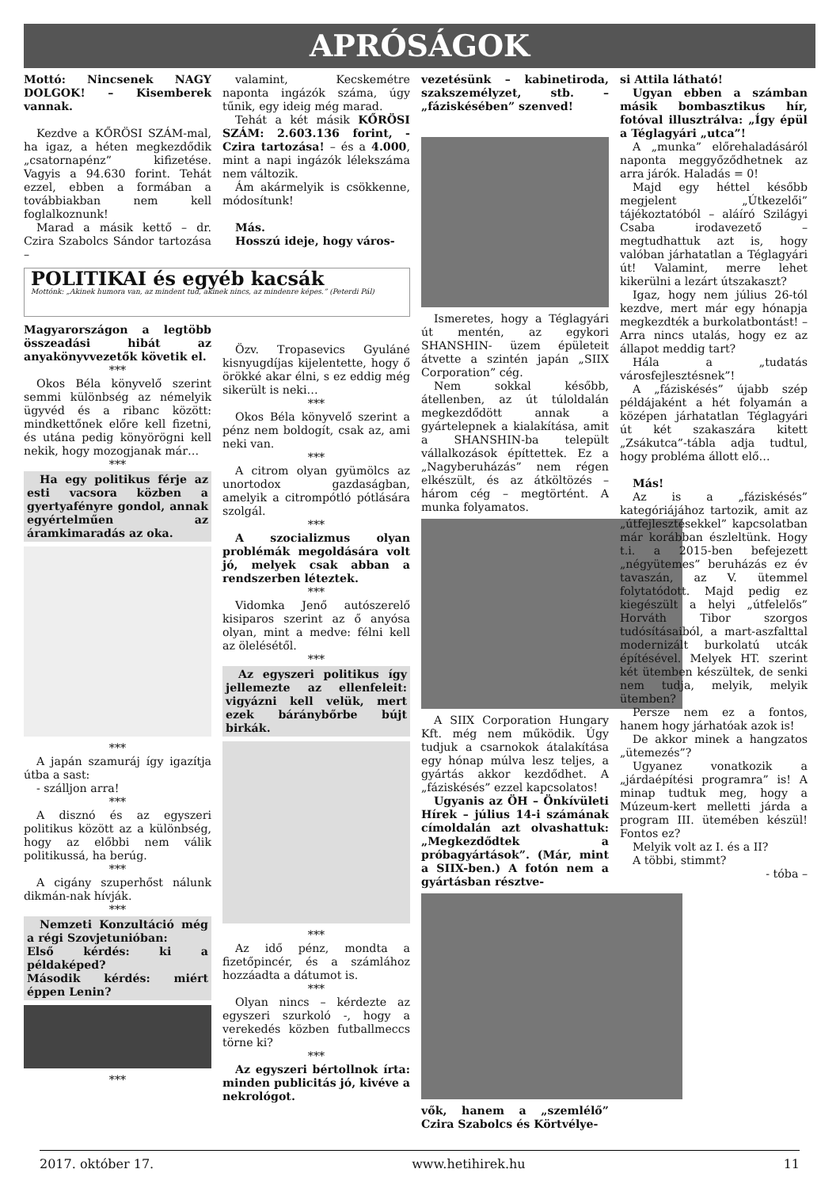APRÓSÁGOK
Mottó: Nincsenek NAGY DOLGOK! – Kisemberek vannak.
Kezdve a KŐRÖSI SZÁM-mal, ha igaz, a héten megkezdődik „csatornapénz” kifizetése. Vagyis a 94.630 forint. Tehát ezzel, ebben a formában a továbbiakban nem kell foglalkoznunk!
Marad a másik kettő – dr. Czira Szabolcs Sándor tartozása –
POLITIKAI és egyéb kacsák
Mottónk: „Akinek humora van, az mindent tud, akinek nincs, az mindenre képes.” (Peterdi Pál)
Magyarországon a legtöbb összeadási hibát az anyakönyvvezetők követik el.
***
Okos Béla könyvelő szerint semmi különbség az némelyik ügyvéd és a ribanc között: mindkettőnek előre kell fizetni, és utána pedig könyörögni kell nekik, hogy mozogjanak már…
***
Ha egy politikus férje az esti vacsora közben a gyertyafényre gondol, annak egyértelműen az áramkimaradás az oka.
***
A japán szamuráj így igazítja útba a sast:
- szálljon arra!
***
A disznó és az egyszeri politikus között az a különbség, hogy az előbbi nem válik politikussá, ha berúg.
***
A cigány szuperhőst nálunk dikmán-nak hívják.
***
Nemzeti Konzultáció még a régi Szovjetunióban:
Első kérdés: ki a példaképed?
Második kérdés: miért éppen Lenin?
***
valamint, Kecskemétre naponta ingázók száma, úgy tűnik, egy ideig még marad.
Tehát a két másik KŐRÖSI SZÁM: 2.603.136 forint, - Czira tartozása! – és a 4.000, mint a napi ingázók lélekszáma nem változik.
Ám akármelyik is csökkenne, módosítunk!
Más.
Hosszú ideje, hogy város-
Özv. Tropasevics Gyuláné kisnyugdíjas kijelentette, hogy ő örökké akar élni, s ez eddig még sikerült is neki…
***
Okos Béla könyvelő szerint a pénz nem boldogít, csak az, ami neki van.
***
A citrom olyan gyümölcs az unortodox gazdaságban, amelyik a citrompótló pótlására szolgál.
***
A szocializmus olyan problémák megoldására volt jó, melyek csak abban a rendszerben léteztek.
***
Vidomka Jenő autószerelő kisiparos szerint az ő anyósa olyan, mint a medve: félni kell az ölelésétől.
***
Az egyszeri politikus így jellemezte az ellenfeleit: vigyázni kell velük, mert ezek báránybőrbe bújt birkák.
***
Az idő pénz, mondta a fizetőpincér, és a számlához hozzáadta a dátumot is.
***
Olyan nincs – kérdezte az egyszeri szurkoló -, hogy a verekedés közben futballmeccs törne ki?
***
Az egyszeri bértollnok írta: minden publicitás jó, kivéve a nekrológot.
vezetésünk – kabinetiroda, szakszemélyzet, stb. – „fáziskésében” szenved!
Ismeretes, hogy a Téglagyári út mentén, az egykori SHANSHIN- üzem épületeit átvette a szintén japán „SIIX Corporation” cég.
Nem sokkal később, átellenben, az út túloldalán megkezdődött annak a gyártelepnek a kialakítása, amit a SHANSHIN-ba települt vállalkozások építtettek. Ez a „Nagyberuházás” nem régen elkészült, és az átköltözés – három cég – megtörtént. A munka folyamatos.
A SIIX Corporation Hungary Kft. még nem működik. Úgy tudjuk a csarnokok átalakítása egy hónap múlva lesz teljes, a gyártás akkor kezdődhet. A „fáziskésés” ezzel kapcsolatos!
Ugyanis az ÖH – Önkívületi Hírek – július 14-i számának címoldalán azt olvashattuk: „Megkezdődtek a próbagyártások”. (Már, mint a SIIX-ben.) A fotón nem a gyártásban résztve-
vők, hanem a „szemlélő” Czira Szabolcs és Körtvélye-
si Attila látható!
Ugyan ebben a számban másik bombasztikus hír, fotóval illusztrálva: „Így épül a Téglagyári „utca”!
A „munka” előrehaladásáról naponta meggyőződhetnek az arra járók. Haladás = 0!
Majd egy héttel később megjelent „Útkezelői” tájékoztatóból – aláíró Szilágyi Csaba irodavezető – megtudhattuk azt is, hogy valóban járhatatlan a Téglagyári út! Valamint, merre lehet kikerülni a lezárt útszakaszt?
Igaz, hogy nem július 26-tól kezdve, mert már egy hónapja megkezdték a burkolatbontást! – Arra nincs utalás, hogy ez az állapot meddig tart?
Hála a „tudatás városfejlesztésnek”!
A „fáziskésés” újabb szép példájaként a hét folyamán a középen járhatatlan Téglagyári út két szakaszára kitett „Zsákutca”-tábla adja tudtul, hogy probléma állott elő…
Más!
Az is a „fáziskésés” kategóriájához tartozik, amit az „útfejlesztésekkel” kapcsolatban már korábban észleltünk. Hogy t.i. a 2015-ben befejezett „négyütemes” beruházás ez év tavaszán, az V. ütemmel folytatódott. Majd pedig ez kiegészült a helyi „útfelelős” Horváth Tibor szorgos tudósításaiból, a mart-aszfalttal modernizált burkolatú utcák építésével. Melyek HT. szerint két ütemben készültek, de senki nem tudja, melyik, melyik ütemben?
Persze nem ez a fontos, hanem hogy járhatóak azok is!
De akkor minek a hangzatos „ütemezés”?
Ugyanez vonatkozik a „járdaépítési programra” is! A minap tudtuk meg, hogy a Múzeum-kert melletti járda a program III. ütemében készül! Fontos ez?
Melyik volt az I. és a II?
A többi, stimmt?
- tóba –
2017. október 17. www.hetihirek.hu 11